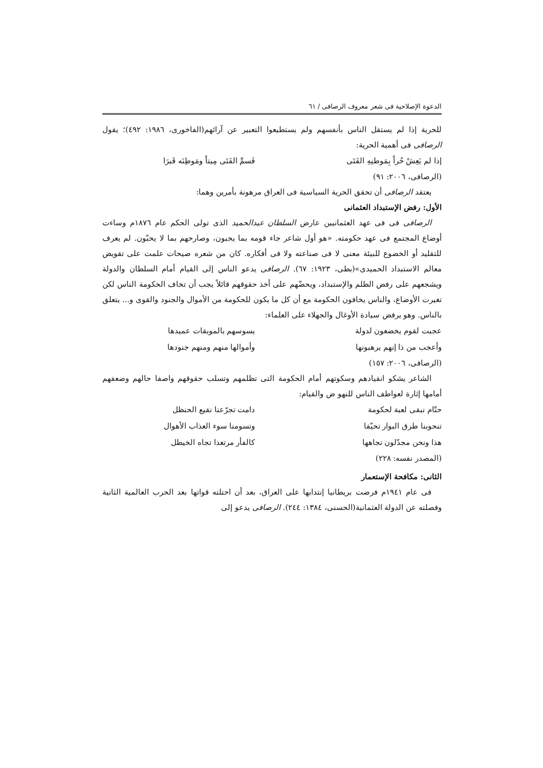الدعوة الإصلاحية فی شعر معروف الرصافی / ٦١
للحرية إذا لم يستقل الناس بأنفسهم ولم يستطيعوا التعبير عن آرائهم(الفاخوری، ١٩٨٦: ٤٩٢)؛ يقول الرصافی فی أهمية الحرية:
إذا لم يَعِشْ حُراً بِمَوطنِهِ الفَتَى فَسمِّ الفَتَى مِيتاً ومَوطِنَه قَبرَا
(الرصافی، ٢٠٠٦: ٩١)
يعتقد الرصافی أن تحقق الحرية السياسية فی العراق مرهونة بأمرين وهما:
الأول: رفض الإستبداد العثمانی
الرصافی فی فی عهد العثمانيين عارض السلطان عبدالحميد الذی تولى الحكم عام ١٨٧٦م وساءت أوضاع المجتمع فی عهد حكومته. «هو أول شاعر جاء قومه بما يحبون، وصارحهم بما لا يحبّون. لم يعرف للتقليد أو الخضوع للبيئة معنى لا فی صناعته ولا فی أفكاره. كان من شعره صيحات علمت على تقويض معالم الاستبداد الحميدی»(بطی، ١٩٢٣: ٦٧). الرصافی يدعو الناس إلى القيام أمام السلطان والدولة ويشجعهم على رفض الظلم والإستبداد، ويحضّهم على أخذ حقوقهم قائلاً يجب أن تخاف الحكومة الناس لكن تغيرت الأوضاع، والناس يخافون الحكومة مع أن كل ما يكون للحكومة من الأموال والجنود والقوی و... يتعلق بالناس. وهو يرفض سيادة الأوغال والجهلاء على العلماء:
عجبت لقوم يخضعون لدولة يسوسهم بالموبقات عميدها
وأعجب من ذا إنهم يرهبونها وأموالها منهم ومنهم جنودها
(الرصافی، ٢٠٠٦: ١٥٧)
الشاعر يشكو انقيادهم وسكوتهم أمام الحكومة التی تظلمهم وتسلب حقوقهم واصفا حالهم وضعفهم أمامها إثارة لعواطف الناس للنهو ض والقيام:
حتّام نبقى لعبة لحكومة دامت تجرّعنا نقيع الحنظل
تنحوبنا طرق البوار تحيّفا وتسومنا سوء العذاب الأهوال
هذا ونحن مجدّلون تجاهها كالفأر مرتعدا تجاه الخيطل
(المصدر نفسه: ٢٢٨)
الثانی: مكافحة الإستعمار
فی عام ١٩٤١م فرضت بريطانيا إنتدابها على العراق، بعد أن احتلته قواتها بعد الحرب العالمية الثانية وفصلته عن الدولة العثمانية(الحسنی، ١٣٨٤: ٢٤٤). الرصافی يدعو إلى